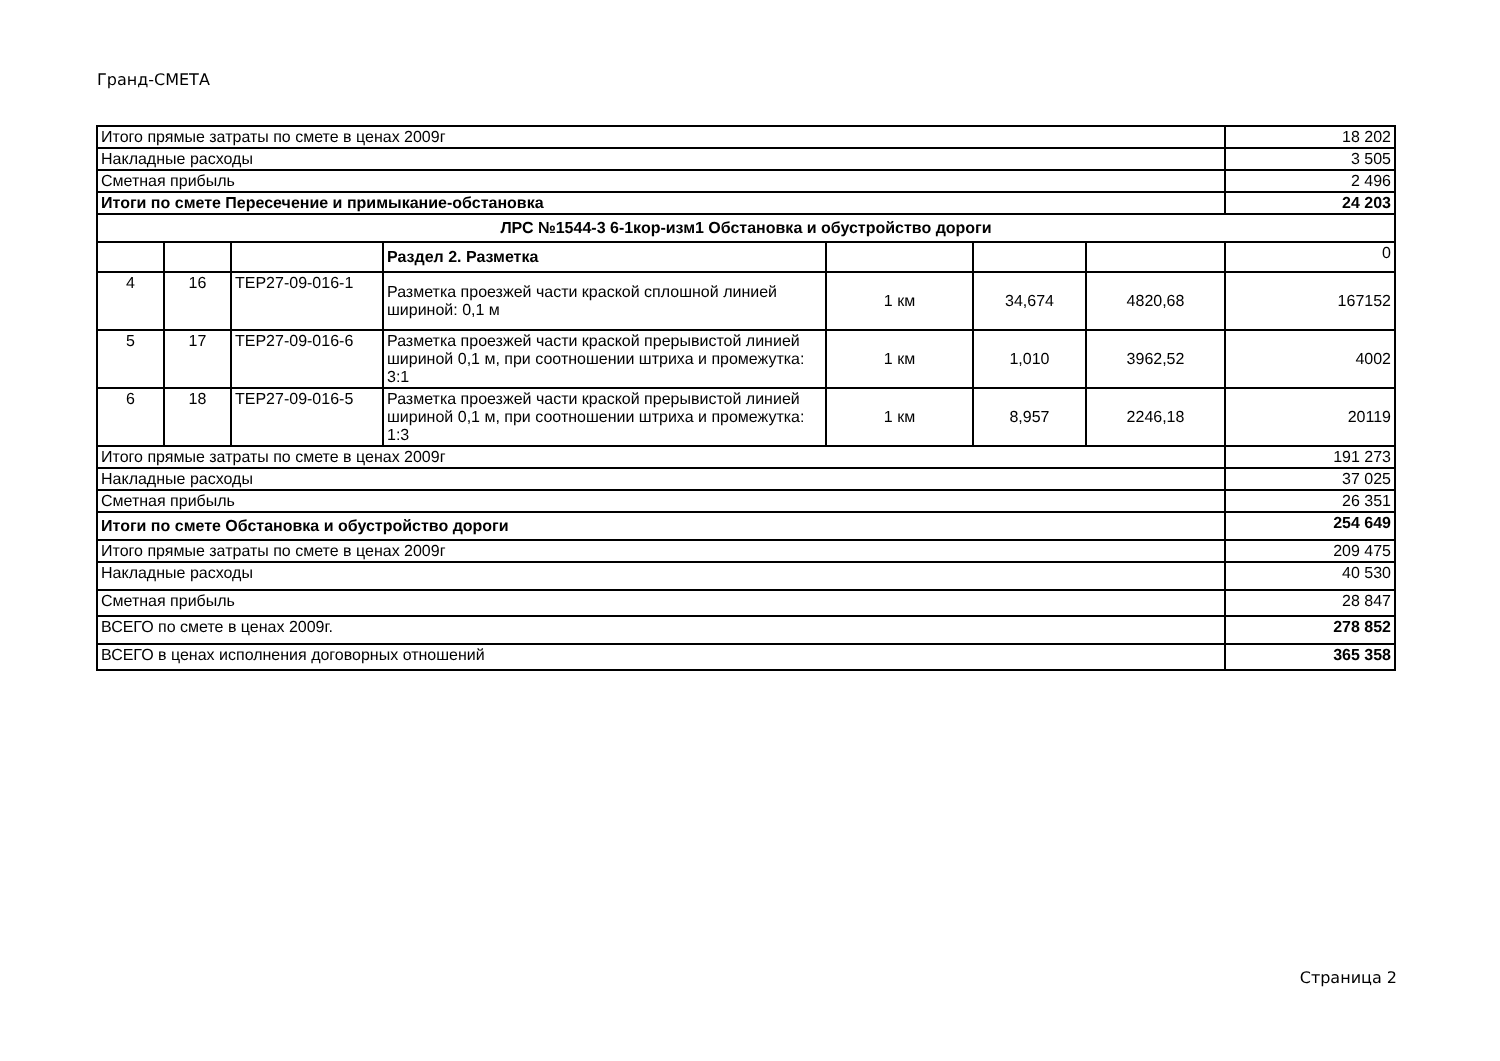Гранд-СМЕТА
| Итого прямые затраты по смете в ценах 2009г | | | | | | | 18 202 |
| Накладные расходы | | | | | | | 3 505 |
| Сметная прибыль | | | | | | | 2 496 |
| Итоги по смете Пересечение и примыкание-обстановка | | | | | | | 24 203 |
| ЛРС №1544-3 6-1кор-изм1 Обстановка и обустройство дороги | | | | | | | |
| | | | Раздел 2. Разметка | | | | 0 |
| 4 | 16 | ТЕР27-09-016-1 | Разметка проезжей части краской сплошной линией шириной: 0,1 м | 1 км | 34,674 | 4820,68 | 167152 |
| 5 | 17 | ТЕР27-09-016-6 | Разметка проезжей части краской прерывистой линией шириной 0,1 м, при соотношении штриха и промежутка: 3:1 | 1 км | 1,010 | 3962,52 | 4002 |
| 6 | 18 | ТЕР27-09-016-5 | Разметка проезжей части краской прерывистой линией шириной 0,1 м, при соотношении штриха и промежутка: 1:3 | 1 км | 8,957 | 2246,18 | 20119 |
| Итого прямые затраты по смете в ценах 2009г | | | | | | | 191 273 |
| Накладные расходы | | | | | | | 37 025 |
| Сметная прибыль | | | | | | | 26 351 |
| Итоги по смете Обстановка и обустройство дороги | | | | | | | 254 649 |
| Итого прямые затраты по смете в ценах 2009г | | | | | | | 209 475 |
| Накладные расходы | | | | | | | 40 530 |
| Сметная прибыль | | | | | | | 28 847 |
| ВСЕГО по смете в ценах 2009г. | | | | | | | 278 852 |
| ВСЕГО в ценах исполнения договорных отношений | | | | | | | 365 358 |
Страница 2